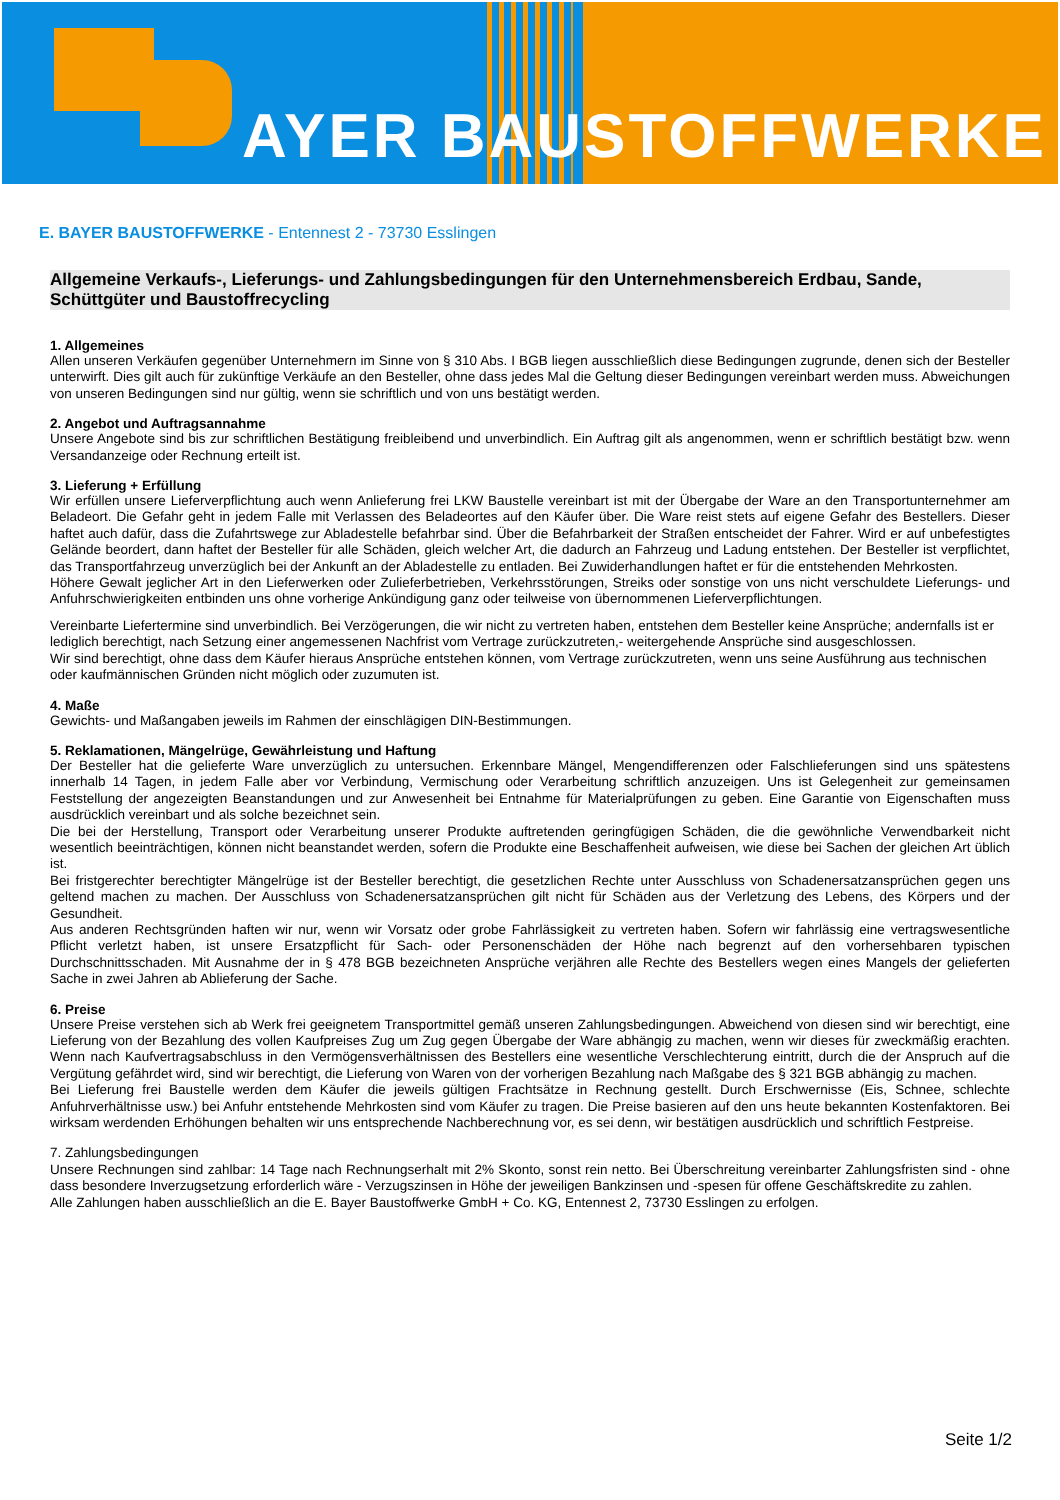AYER BAUSTOFFWERKE
E. BAYER BAUSTOFFWERKE - Entennest 2 - 73730 Esslingen
Allgemeine Verkaufs-, Lieferungs- und Zahlungsbedingungen für den Unternehmensbereich Erdbau, Sande, Schüttgüter und Baustoffrecycling
1. Allgemeines
Allen unseren Verkäufen gegenüber Unternehmern im Sinne von § 310 Abs. I BGB liegen ausschließlich diese Bedingungen zugrunde, denen sich der Besteller unterwirft. Dies gilt auch für zukünftige Verkäufe an den Besteller, ohne dass jedes Mal die Geltung dieser Bedingungen vereinbart werden muss. Abweichungen von unseren Bedingungen sind nur gültig, wenn sie schriftlich und von uns bestätigt werden.
2. Angebot und Auftragsannahme
Unsere Angebote sind bis zur schriftlichen Bestätigung freibleibend und unverbindlich. Ein Auftrag gilt als angenommen, wenn er schriftlich bestätigt bzw. wenn Versandanzeige oder Rechnung erteilt ist.
3. Lieferung + Erfüllung
Wir erfüllen unsere Lieferverpflichtung auch wenn Anlieferung frei LKW Baustelle vereinbart ist mit der Übergabe der Ware an den Transportunternehmer am Beladeort. Die Gefahr geht in jedem Falle mit Verlassen des Beladeortes auf den Käufer über. Die Ware reist stets auf eigene Gefahr des Bestellers. Dieser haftet auch dafür, dass die Zufahrtswege zur Abladestelle befahrbar sind. Über die Befahrbarkeit der Straßen entscheidet der Fahrer. Wird er auf unbefestigtes Gelände beordert, dann haftet der Besteller für alle Schäden, gleich welcher Art, die dadurch an Fahrzeug und Ladung entstehen. Der Besteller ist verpflichtet, das Transportfahrzeug unverzüglich bei der Ankunft an der Abladestelle zu entladen. Bei Zuwiderhandlungen haftet er für die entstehenden Mehrkosten.
Höhere Gewalt jeglicher Art in den Lieferwerken oder Zulieferbetrieben, Verkehrsstörungen, Streiks oder sonstige von uns nicht verschuldete Lieferungs- und Anfuhrschwierigkeiten entbinden uns ohne vorherige Ankündigung ganz oder teilweise von übernommenen Lieferverpflichtungen.
Vereinbarte Liefertermine sind unverbindlich. Bei Verzögerungen, die wir nicht zu vertreten haben, entstehen dem Besteller keine Ansprüche; andernfalls ist er lediglich berechtigt, nach Setzung einer angemessenen Nachfrist vom Vertrage zurückzutreten,- weitergehende Ansprüche sind ausgeschlossen.
Wir sind berechtigt, ohne dass dem Käufer hieraus Ansprüche entstehen können, vom Vertrage zurückzutreten, wenn uns seine Ausführung aus technischen oder kaufmännischen Gründen nicht möglich oder zuzumuten ist.
4. Maße
Gewichts- und Maßangaben jeweils im Rahmen der einschlägigen DIN-Bestimmungen.
5. Reklamationen, Mängelrüge, Gewährleistung und Haftung
Der Besteller hat die gelieferte Ware unverzüglich zu untersuchen. Erkennbare Mängel, Mengendifferenzen oder Falschlieferungen sind uns spätestens innerhalb 14 Tagen, in jedem Falle aber vor Verbindung, Vermischung oder Verarbeitung schriftlich anzuzeigen. Uns ist Gelegenheit zur gemeinsamen Feststellung der angezeigten Beanstandungen und zur Anwesenheit bei Entnahme für Materialprüfungen zu geben. Eine Garantie von Eigenschaften muss ausdrücklich vereinbart und als solche bezeichnet sein.
Die bei der Herstellung, Transport oder Verarbeitung unserer Produkte auftretenden geringfügigen Schäden, die die gewöhnliche Verwendbarkeit nicht wesentlich beeinträchtigen, können nicht beanstandet werden, sofern die Produkte eine Beschaffenheit aufweisen, wie diese bei Sachen der gleichen Art üblich ist.
Bei fristgerechter berechtigter Mängelrüge ist der Besteller berechtigt, die gesetzlichen Rechte unter Ausschluss von Schadenersatzansprüchen gegen uns geltend machen zu machen. Der Ausschluss von Schadenersatzansprüchen gilt nicht für Schäden aus der Verletzung des Lebens, des Körpers und der Gesundheit.
Aus anderen Rechtsgründen haften wir nur, wenn wir Vorsatz oder grobe Fahrlässigkeit zu vertreten haben. Sofern wir fahrlässig eine vertragswesentliche Pflicht verletzt haben, ist unsere Ersatzpflicht für Sach- oder Personenschäden der Höhe nach begrenzt auf den vorhersehbaren typischen Durchschnittsschaden. Mit Ausnahme der in § 478 BGB bezeichneten Ansprüche verjähren alle Rechte des Bestellers wegen eines Mangels der gelieferten Sache in zwei Jahren ab Ablieferung der Sache.
6. Preise
Unsere Preise verstehen sich ab Werk frei geeignetem Transportmittel gemäß unseren Zahlungsbedingungen. Abweichend von diesen sind wir berechtigt, eine Lieferung von der Bezahlung des vollen Kaufpreises Zug um Zug gegen Übergabe der Ware abhängig zu machen, wenn wir dieses für zweckmäßig erachten. Wenn nach Kaufvertragsabschluss in den Vermögensverhältnissen des Bestellers eine wesentliche Verschlechterung eintritt, durch die der Anspruch auf die Vergütung gefährdet wird, sind wir berechtigt, die Lieferung von Waren von der vorherigen Bezahlung nach Maßgabe des § 321 BGB abhängig zu machen.
Bei Lieferung frei Baustelle werden dem Käufer die jeweils gültigen Frachtsätze in Rechnung gestellt. Durch Erschwernisse (Eis, Schnee, schlechte Anfuhrverhältnisse usw.) bei Anfuhr entstehende Mehrkosten sind vom Käufer zu tragen. Die Preise basieren auf den uns heute bekannten Kostenfaktoren. Bei wirksam werdenden Erhöhungen behalten wir uns entsprechende Nachberechnung vor, es sei denn, wir bestätigen ausdrücklich und schriftlich Festpreise.
7. Zahlungsbedingungen
Unsere Rechnungen sind zahlbar: 14 Tage nach Rechnungserhalt mit 2% Skonto, sonst rein netto. Bei Überschreitung vereinbarter Zahlungsfristen sind - ohne dass besondere Inverzugsetzung erforderlich wäre - Verzugszinsen in Höhe der jeweiligen Bankzinsen und -spesen für offene Geschäftskredite zu zahlen.
Alle Zahlungen haben ausschließlich an die E. Bayer Baustoffwerke GmbH + Co. KG, Entennest 2, 73730 Esslingen zu erfolgen.
Seite 1/2